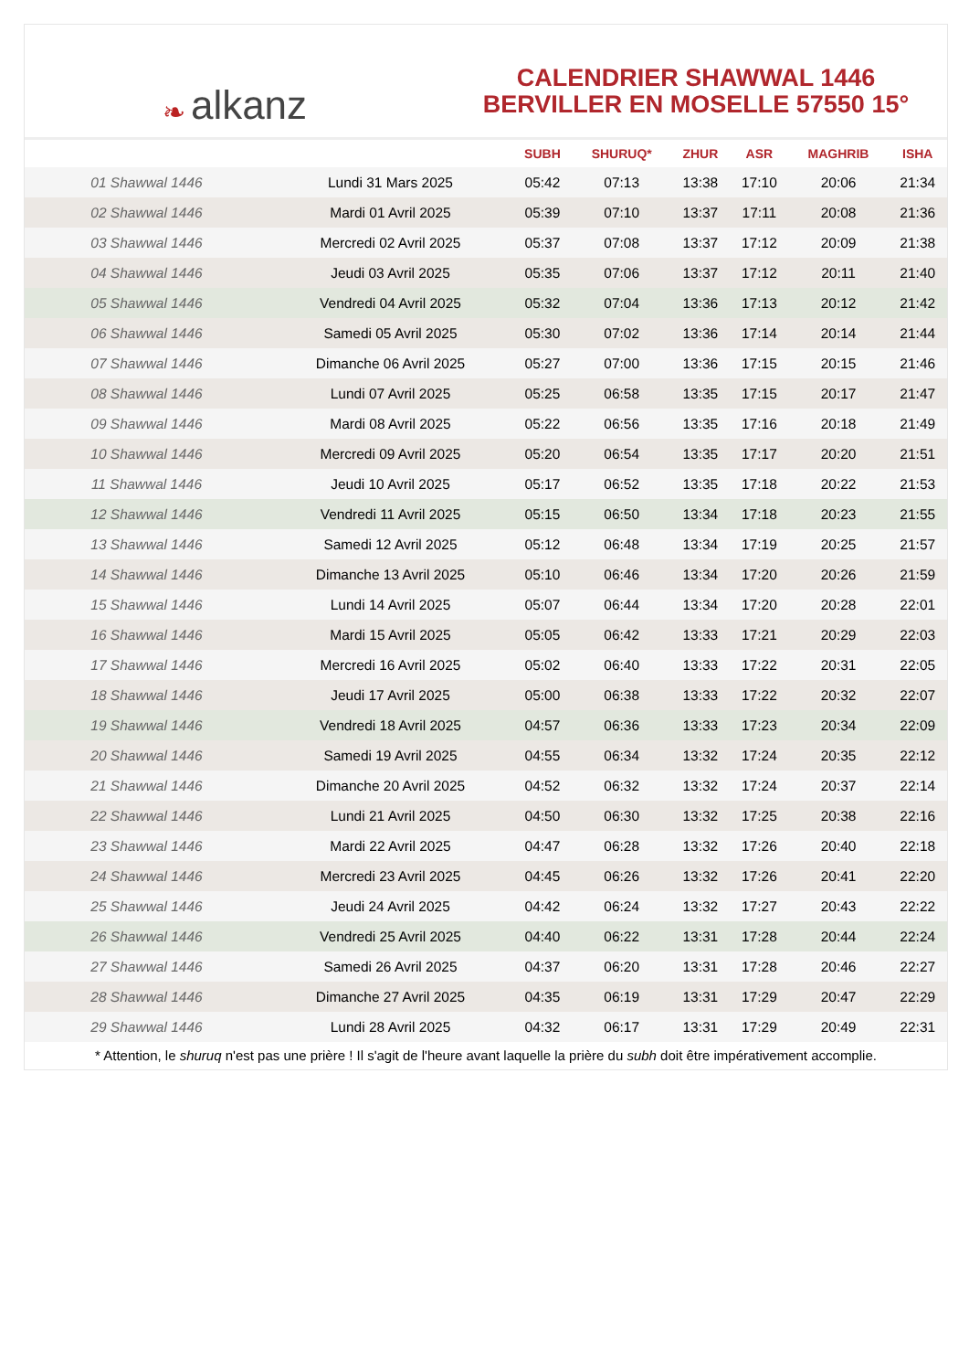❧ alkanz
CALENDRIER SHAWWAL 1446
BERVILLER EN MOSELLE 57550 15°
| | | SUBH | SHURUQ* | ZHUR | ASR | MAGHRIB | ISHA |
| --- | --- | --- | --- | --- | --- | --- | --- |
| 01 Shawwal 1446 | Lundi 31 Mars 2025 | 05:42 | 07:13 | 13:38 | 17:10 | 20:06 | 21:34 |
| 02 Shawwal 1446 | Mardi 01 Avril 2025 | 05:39 | 07:10 | 13:37 | 17:11 | 20:08 | 21:36 |
| 03 Shawwal 1446 | Mercredi 02 Avril 2025 | 05:37 | 07:08 | 13:37 | 17:12 | 20:09 | 21:38 |
| 04 Shawwal 1446 | Jeudi 03 Avril 2025 | 05:35 | 07:06 | 13:37 | 17:12 | 20:11 | 21:40 |
| 05 Shawwal 1446 | Vendredi 04 Avril 2025 | 05:32 | 07:04 | 13:36 | 17:13 | 20:12 | 21:42 |
| 06 Shawwal 1446 | Samedi 05 Avril 2025 | 05:30 | 07:02 | 13:36 | 17:14 | 20:14 | 21:44 |
| 07 Shawwal 1446 | Dimanche 06 Avril 2025 | 05:27 | 07:00 | 13:36 | 17:15 | 20:15 | 21:46 |
| 08 Shawwal 1446 | Lundi 07 Avril 2025 | 05:25 | 06:58 | 13:35 | 17:15 | 20:17 | 21:47 |
| 09 Shawwal 1446 | Mardi 08 Avril 2025 | 05:22 | 06:56 | 13:35 | 17:16 | 20:18 | 21:49 |
| 10 Shawwal 1446 | Mercredi 09 Avril 2025 | 05:20 | 06:54 | 13:35 | 17:17 | 20:20 | 21:51 |
| 11 Shawwal 1446 | Jeudi 10 Avril 2025 | 05:17 | 06:52 | 13:35 | 17:18 | 20:22 | 21:53 |
| 12 Shawwal 1446 | Vendredi 11 Avril 2025 | 05:15 | 06:50 | 13:34 | 17:18 | 20:23 | 21:55 |
| 13 Shawwal 1446 | Samedi 12 Avril 2025 | 05:12 | 06:48 | 13:34 | 17:19 | 20:25 | 21:57 |
| 14 Shawwal 1446 | Dimanche 13 Avril 2025 | 05:10 | 06:46 | 13:34 | 17:20 | 20:26 | 21:59 |
| 15 Shawwal 1446 | Lundi 14 Avril 2025 | 05:07 | 06:44 | 13:34 | 17:20 | 20:28 | 22:01 |
| 16 Shawwal 1446 | Mardi 15 Avril 2025 | 05:05 | 06:42 | 13:33 | 17:21 | 20:29 | 22:03 |
| 17 Shawwal 1446 | Mercredi 16 Avril 2025 | 05:02 | 06:40 | 13:33 | 17:22 | 20:31 | 22:05 |
| 18 Shawwal 1446 | Jeudi 17 Avril 2025 | 05:00 | 06:38 | 13:33 | 17:22 | 20:32 | 22:07 |
| 19 Shawwal 1446 | Vendredi 18 Avril 2025 | 04:57 | 06:36 | 13:33 | 17:23 | 20:34 | 22:09 |
| 20 Shawwal 1446 | Samedi 19 Avril 2025 | 04:55 | 06:34 | 13:32 | 17:24 | 20:35 | 22:12 |
| 21 Shawwal 1446 | Dimanche 20 Avril 2025 | 04:52 | 06:32 | 13:32 | 17:24 | 20:37 | 22:14 |
| 22 Shawwal 1446 | Lundi 21 Avril 2025 | 04:50 | 06:30 | 13:32 | 17:25 | 20:38 | 22:16 |
| 23 Shawwal 1446 | Mardi 22 Avril 2025 | 04:47 | 06:28 | 13:32 | 17:26 | 20:40 | 22:18 |
| 24 Shawwal 1446 | Mercredi 23 Avril 2025 | 04:45 | 06:26 | 13:32 | 17:26 | 20:41 | 22:20 |
| 25 Shawwal 1446 | Jeudi 24 Avril 2025 | 04:42 | 06:24 | 13:32 | 17:27 | 20:43 | 22:22 |
| 26 Shawwal 1446 | Vendredi 25 Avril 2025 | 04:40 | 06:22 | 13:31 | 17:28 | 20:44 | 22:24 |
| 27 Shawwal 1446 | Samedi 26 Avril 2025 | 04:37 | 06:20 | 13:31 | 17:28 | 20:46 | 22:27 |
| 28 Shawwal 1446 | Dimanche 27 Avril 2025 | 04:35 | 06:19 | 13:31 | 17:29 | 20:47 | 22:29 |
| 29 Shawwal 1446 | Lundi 28 Avril 2025 | 04:32 | 06:17 | 13:31 | 17:29 | 20:49 | 22:31 |
* Attention, le shuruq n'est pas une prière ! Il s'agit de l'heure avant laquelle la prière du subh doit être impérativement accomplie.